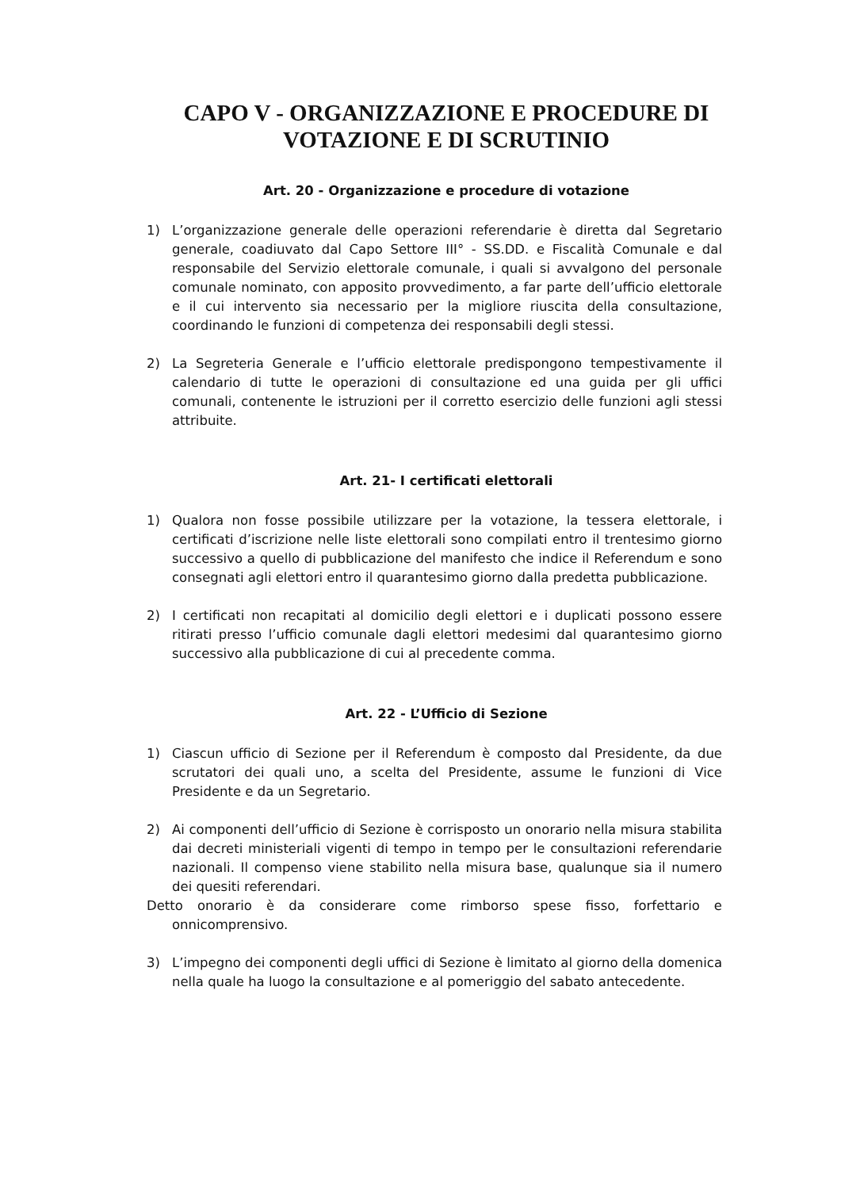CAPO V - ORGANIZZAZIONE E PROCEDURE DI
VOTAZIONE E DI SCRUTINIO
Art. 20 - Organizzazione e procedure di votazione
1) L’organizzazione generale delle operazioni referendarie è diretta dal Segretario generale, coadiuvato dal Capo Settore III° - SS.DD. e Fiscalità Comunale e dal responsabile del Servizio elettorale comunale, i quali si avvalgono del personale comunale nominato, con apposito provvedimento, a far parte dell’ufficio elettorale e il cui intervento sia necessario per la migliore riuscita della consultazione, coordinando le funzioni di competenza dei responsabili degli stessi.
2) La Segreteria Generale e l’ufficio elettorale predispongono tempestivamente il calendario di tutte le operazioni di consultazione ed una guida per gli uffici comunali, contenente le istruzioni per il corretto esercizio delle funzioni agli stessi attribuite.
Art. 21- I certificati elettorali
1) Qualora non fosse possibile utilizzare per la votazione, la tessera elettorale, i certificati d’iscrizione nelle liste elettorali sono compilati entro il trentesimo giorno successivo a quello di pubblicazione del manifesto che indice il Referendum e sono consegnati agli elettori entro il quarantesimo giorno dalla predetta pubblicazione.
2) I certificati non recapitati al domicilio degli elettori e i duplicati possono essere ritirati presso l’ufficio comunale dagli elettori medesimi dal quarantesimo giorno successivo alla pubblicazione di cui al precedente comma.
Art. 22 - L’Ufficio di Sezione
1) Ciascun ufficio di Sezione per il Referendum è composto dal Presidente, da due scrutatori dei quali uno, a scelta del Presidente, assume le funzioni di Vice Presidente e da un Segretario.
2) Ai componenti dell’ufficio di Sezione è corrisposto un onorario nella misura stabilita dai decreti ministeriali vigenti di tempo in tempo per le consultazioni referendarie nazionali. Il compenso viene stabilito nella misura base, qualunque sia il numero dei quesiti referendari.
Detto onorario è da considerare come rimborso spese fisso, forfettario e onnicomprensivo.
3) L’impegno dei componenti degli uffici di Sezione è limitato al giorno della domenica nella quale ha luogo la consultazione e al pomeriggio del sabato antecedente.